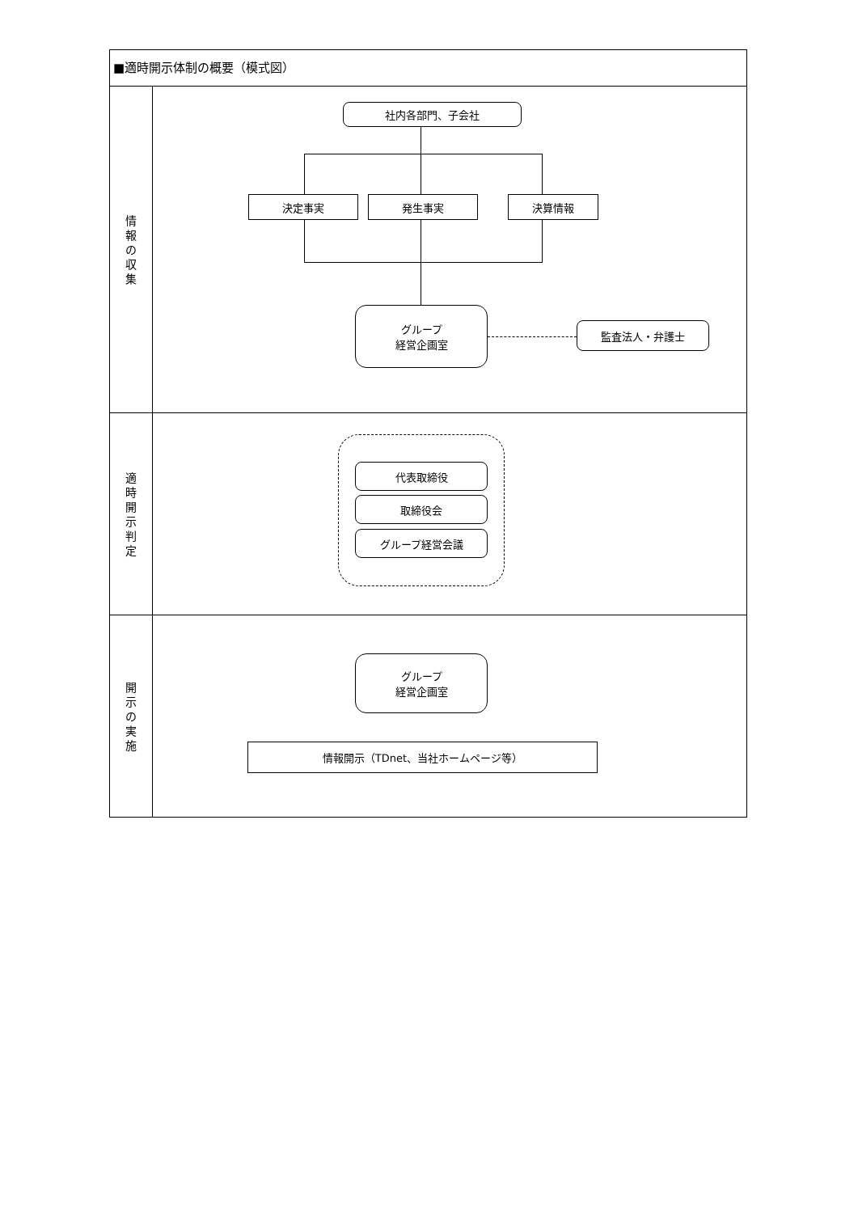■適時開示体制の概要（模式図）
情
報
の
収
集
社内各部門、子会社
決定事実 発生事実 決算情報
グループ
経営企画室
監査法人・弁護士
適
時
開
示
判
定
代表取締役
取締役会
グループ経営会議
開
示
の
実
施
グループ
経営企画室
情報開示（TDnet、当社ホームページ等）